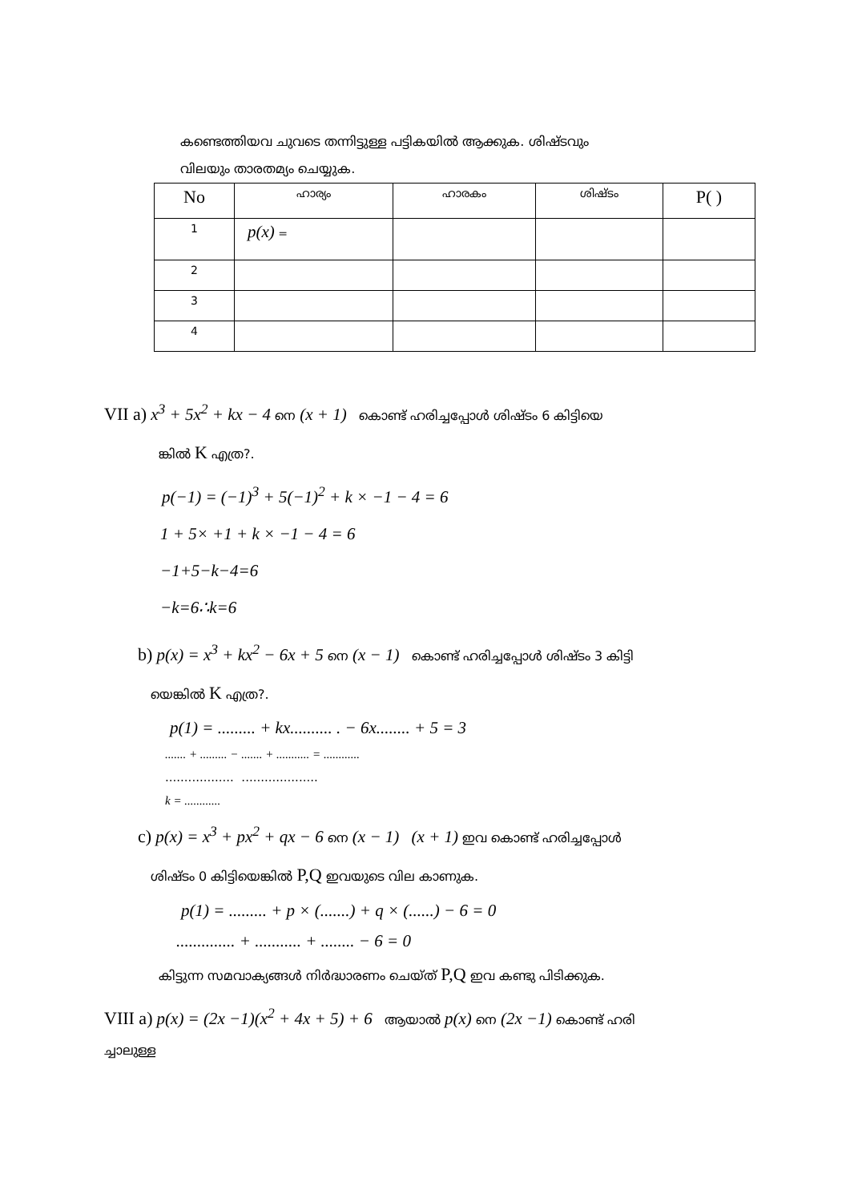കണ്ടെത്തിയവ ചുവടെ തന്നിട്ടുള്ള പട്ടികയിൽ ആക്കുക. ശിഷ്ടവും
വിലയും താരതമ്യം ചെയ്യുക.
| No | ഹാര്യം | ഹാരകം | ശിഷ്ടം | P( ) |
| --- | --- | --- | --- | --- |
| 1 | p(x) = | | | |
| 2 | | | | |
| 3 | | | | |
| 4 | | | | |
VII a) x<sup>3</sup> + 5x<sup>2</sup> + kx − 4 നെ (x + 1) കൊണ്ട് ഹരിച്ചപ്പോൾ ശിഷ്ടം 6 കിട്ടിയെ
ങ്കിൽ K എത്ര?.
p(−1) = (−1)<sup>3</sup> + 5(−1)<sup>2</sup> + k × −1 − 4 = 6
1 + 5× +1 + k × −1 − 4 = 6
−1+5−k−4=6
−k=6∴k=6
b) p(x) = x<sup>3</sup> + kx<sup>2</sup> − 6x + 5 നെ (x − 1) കൊണ്ട് ഹരിച്ചപ്പോൾ ശിഷ്ടം 3 കിട്ടി
യെങ്കിൽ K എത്ര?.
p(1) = ......... + kx.......... . − 6x........ + 5 = 3
....... + ......... − ....... + ........... = ............
.................. ....................
k = ............
c) p(x) = x<sup>3</sup> + px<sup>2</sup> + qx − 6 നെ (x − 1) (x + 1) ഇവ കൊണ്ട് ഹരിച്ചപ്പോൾ
ശിഷ്ടം 0 കിട്ടിയെങ്കിൽ P,Q ഇവയുടെ വില കാണുക.
p(1) = ......... + p × (.......) + q × (......) − 6 = 0
.............. + ........... + ........ − 6 = 0
കിട്ടുന്ന സമവാക്യങ്ങൾ നിർദ്ധാരണം ചെയ്ത് P,Q ഇവ കണ്ടു പിടിക്കുക.
VIII a) p(x) = (2x −1)(x<sup>2</sup> + 4x + 5) + 6 ആയാൽ p(x) നെ (2x −1) കൊണ്ട് ഹരി
ച്ചാലുള്ള